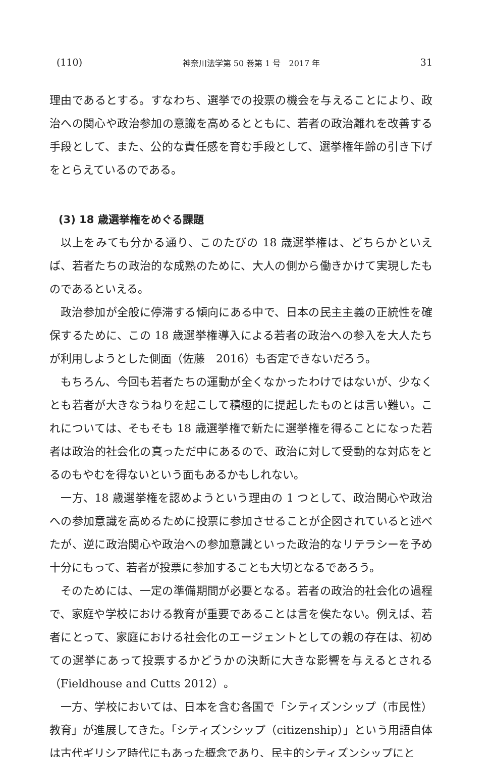(110) 神奈川法学第 50 巻第 1 号　2017 年 31
理由であるとする。すなわち、選挙での投票の機会を与えることにより、政治への関心や政治参加の意識を高めるとともに、若者の政治離れを改善する手段として、また、公的な責任感を育む手段として、選挙権年齢の引き下げをとらえているのである。
(3) 18 歳選挙権をめぐる課題
以上をみても分かる通り、このたびの 18 歳選挙権は、どちらかといえば、若者たちの政治的な成熟のために、大人の側から働きかけて実現したものであるといえる。
政治参加が全般に停滞する傾向にある中で、日本の民主主義の正統性を確保するために、この 18 歳選挙権導入による若者の政治への参入を大人たちが利用しようとした側面（佐藤　2016）も否定できないだろう。
もちろん、今回も若者たちの運動が全くなかったわけではないが、少なくとも若者が大きなうねりを起こして積極的に提起したものとは言い難い。これについては、そもそも 18 歳選挙権で新たに選挙権を得ることになった若者は政治的社会化の真っただ中にあるので、政治に対して受動的な対応をとるのもやむを得ないという面もあるかもしれない。
一方、18 歳選挙権を認めようという理由の 1 つとして、政治関心や政治への参加意識を高めるために投票に参加させることが企図されていると述べたが、逆に政治関心や政治への参加意識といった政治的なリテラシーを予め十分にもって、若者が投票に参加することも大切となるであろう。
そのためには、一定の準備期間が必要となる。若者の政治的社会化の過程で、家庭や学校における教育が重要であることは言を俟たない。例えば、若者にとって、家庭における社会化のエージェントとしての親の存在は、初めての選挙にあって投票するかどうかの決断に大きな影響を与えるとされる（Fieldhouse and Cutts 2012）。
一方、学校においては、日本を含む各国で「シティズンシップ（市民性）教育」が進展してきた。「シティズンシップ（citizenship）」という用語自体は古代ギリシア時代にもあった概念であり、民主的シティズンシップにと